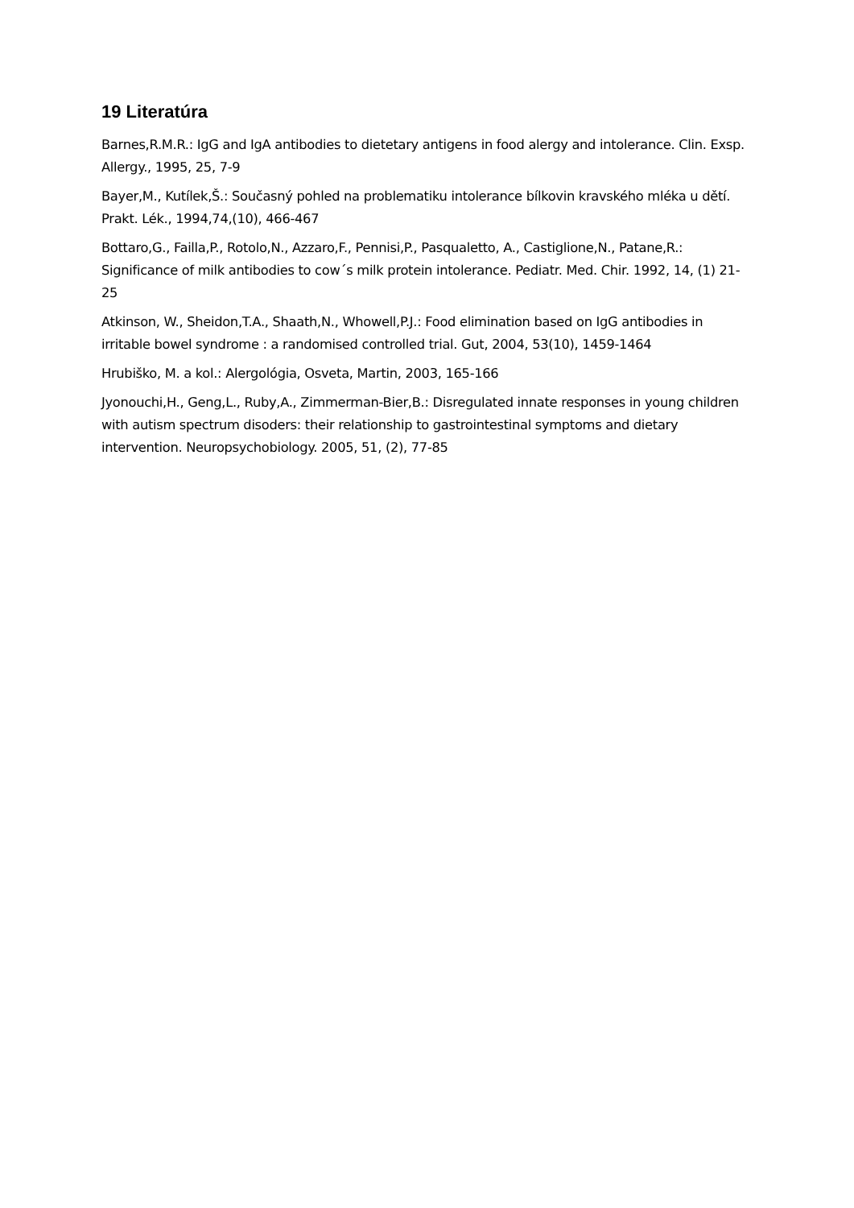19 Literatúra
Barnes,R.M.R.: IgG and IgA antibodies to dietetary antigens in food alergy and intolerance. Clin. Exsp. Allergy., 1995, 25, 7-9
Bayer,M., Kutílek,Š.: Současný pohled na problematiku intolerance bílkovin kravského mléka u dětí. Prakt. Lék., 1994,74,(10), 466-467
Bottaro,G., Failla,P., Rotolo,N., Azzaro,F., Pennisi,P., Pasqualetto, A., Castiglione,N., Patane,R.: Significance of milk antibodies to cow´s milk protein intolerance. Pediatr. Med. Chir. 1992, 14, (1) 21-25
Atkinson, W., Sheidon,T.A., Shaath,N., Whowell,P.J.: Food elimination based on IgG antibodies in irritable bowel syndrome : a randomised controlled trial. Gut, 2004, 53(10), 1459-1464
Hrubiško, M. a kol.: Alergológia, Osveta, Martin, 2003, 165-166
Jyonouchi,H., Geng,L., Ruby,A., Zimmerman-Bier,B.: Disregulated innate responses in young children with autism spectrum disoders: their relationship to gastrointestinal symptoms and dietary intervention. Neuropsychobiology. 2005, 51, (2), 77-85